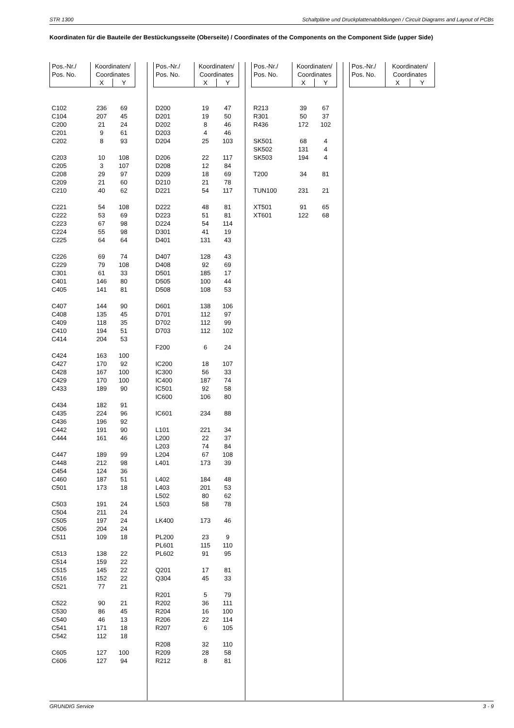STR 1300 Schaltpläne und Druckplattenabbildungen / Circuit Diagrams and Layout of PCBs
Koordinaten für die Bauteile der Bestückungsseite (Oberseite) / Coordinates of the Components on the Component Side (upper Side)
| Pos.-Nr./ Pos. No. | Koordinaten/ Coordinates | |
| --- | --- | --- |
| | X | Y |
| C102 | 236 | 69 |
| C104 | 207 | 45 |
| C200 | 21 | 24 |
| C201 | 9 | 61 |
| C202 | 8 | 93 |
| C203 | 10 | 108 |
| C205 | 3 | 107 |
| C208 | 29 | 97 |
| C209 | 21 | 60 |
| C210 | 40 | 62 |
| C221 | 54 | 108 |
| C222 | 53 | 69 |
| C223 | 67 | 98 |
| C224 | 55 | 98 |
| C225 | 64 | 64 |
| C226 | 69 | 74 |
| C229 | 79 | 108 |
| C301 | 61 | 33 |
| C401 | 146 | 80 |
| C405 | 141 | 81 |
| C407 | 144 | 90 |
| C408 | 135 | 45 |
| C409 | 118 | 35 |
| C410 | 194 | 51 |
| C414 | 204 | 53 |
| C424 | 163 | 100 |
| C427 | 170 | 92 |
| C428 | 167 | 100 |
| C429 | 170 | 100 |
| C433 | 189 | 90 |
| C434 | 182 | 91 |
| C435 | 224 | 96 |
| C436 | 196 | 92 |
| C442 | 191 | 90 |
| C444 | 161 | 46 |
| C447 | 189 | 99 |
| C448 | 212 | 98 |
| C454 | 124 | 36 |
| C460 | 187 | 51 |
| C501 | 173 | 18 |
| C503 | 191 | 24 |
| C504 | 211 | 24 |
| C505 | 197 | 24 |
| C506 | 204 | 24 |
| C511 | 109 | 18 |
| C513 | 138 | 22 |
| C514 | 159 | 22 |
| C515 | 145 | 22 |
| C516 | 152 | 22 |
| C521 | 77 | 21 |
| C522 | 90 | 21 |
| C530 | 86 | 45 |
| C540 | 46 | 13 |
| C541 | 171 | 18 |
| C542 | 112 | 18 |
| C605 | 127 | 100 |
| C606 | 127 | 94 |
| Pos.-Nr./ Pos. No. | Koordinaten/ Coordinates | |
| --- | --- | --- |
| | X | Y |
| D200 | 19 | 47 |
| D201 | 19 | 50 |
| D202 | 8 | 46 |
| D203 | 4 | 46 |
| D204 | 25 | 103 |
| D206 | 22 | 117 |
| D208 | 12 | 84 |
| D209 | 18 | 69 |
| D210 | 21 | 78 |
| D221 | 54 | 117 |
| D222 | 48 | 81 |
| D223 | 51 | 81 |
| D224 | 54 | 114 |
| D301 | 41 | 19 |
| D401 | 131 | 43 |
| D407 | 128 | 43 |
| D408 | 92 | 69 |
| D501 | 185 | 17 |
| D505 | 100 | 44 |
| D508 | 108 | 53 |
| D601 | 138 | 106 |
| D701 | 112 | 97 |
| D702 | 112 | 99 |
| D703 | 112 | 102 |
| F200 | 6 | 24 |
| IC200 | 18 | 107 |
| IC300 | 56 | 33 |
| IC400 | 187 | 74 |
| IC501 | 92 | 58 |
| IC600 | 106 | 80 |
| IC601 | 234 | 88 |
| L101 | 221 | 34 |
| L200 | 22 | 37 |
| L203 | 74 | 84 |
| L204 | 67 | 108 |
| L401 | 173 | 39 |
| L402 | 184 | 48 |
| L403 | 201 | 53 |
| L502 | 80 | 62 |
| L503 | 58 | 78 |
| LK400 | 173 | 46 |
| PL200 | 23 | 9 |
| PL601 | 115 | 110 |
| PL602 | 91 | 95 |
| Q201 | 17 | 81 |
| Q304 | 45 | 33 |
| R201 | 5 | 79 |
| R202 | 36 | 111 |
| R204 | 16 | 100 |
| R206 | 22 | 114 |
| R207 | 6 | 105 |
| R208 | 32 | 110 |
| R209 | 28 | 58 |
| R212 | 8 | 81 |
| Pos.-Nr./ Pos. No. | Koordinaten/ Coordinates | |
| --- | --- | --- |
| | X | Y |
| R213 | 39 | 67 |
| R301 | 50 | 37 |
| R436 | 172 | 102 |
| SK501 | 68 | 4 |
| SK502 | 131 | 4 |
| SK503 | 194 | 4 |
| T200 | 34 | 81 |
| TUN100 | 231 | 21 |
| XT501 | 91 | 65 |
| XT601 | 122 | 68 |
| Pos.-Nr./ Pos. No. | Koordinaten/ Coordinates | |
| --- | --- | --- |
| | X | Y |
GRUNDIG Service 3 - 9